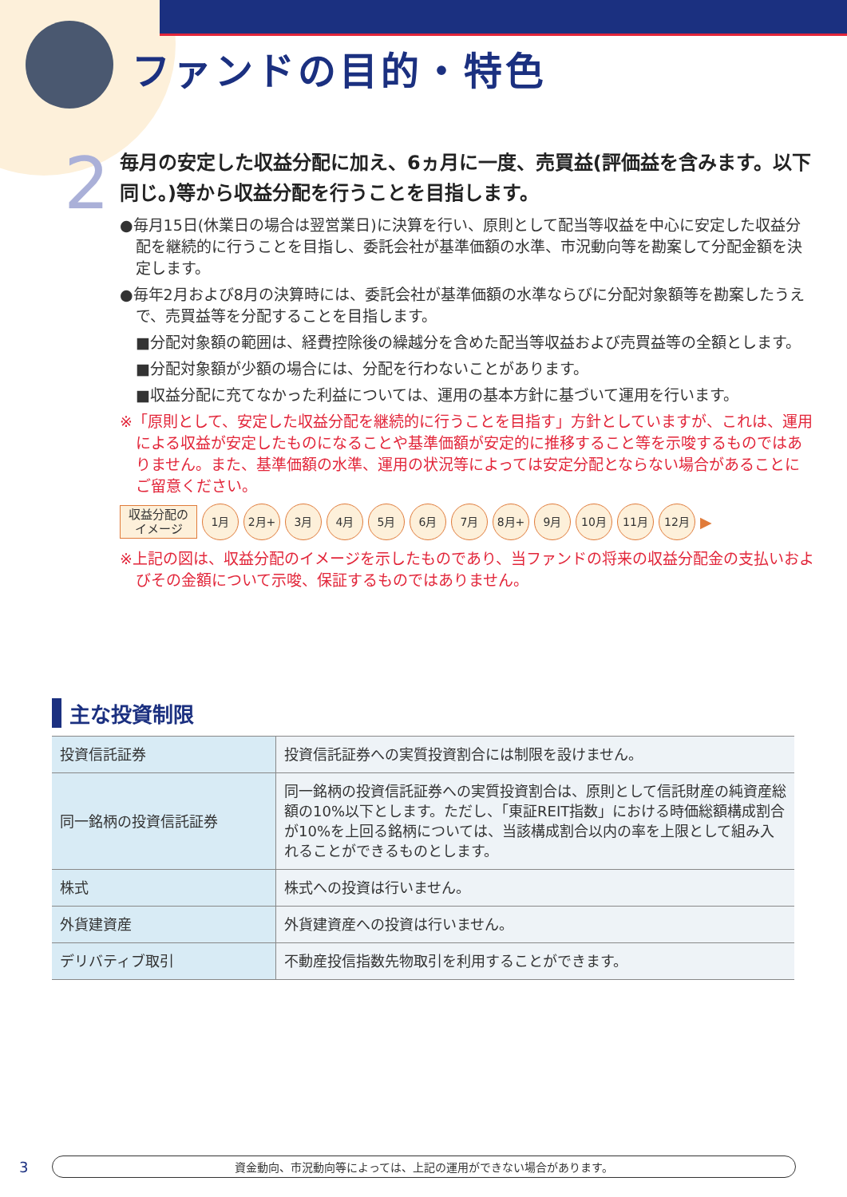ファンドの目的・特色
2
毎月の安定した収益分配に加え、6ヵ月に一度、売買益(評価益を含みます。以下同じ。)等から収益分配を行うことを目指します。
●毎月15日(休業日の場合は翌営業日)に決算を行い、原則として配当等収益を中心に安定した収益分配を継続的に行うことを目指し、委託会社が基準価額の水準、市況動向等を勘案して分配金額を決定します。
●毎年2月および8月の決算時には、委託会社が基準価額の水準ならびに分配対象額等を勘案したうえで、売買益等を分配することを目指します。
■分配対象額の範囲は、経費控除後の繰越分を含めた配当等収益および売買益等の全額とします。
■分配対象額が少額の場合には、分配を行わないことがあります。
■収益分配に充てなかった利益については、運用の基本方針に基づいて運用を行います。
※「原則として、安定した収益分配を継続的に行うことを目指す」方針としていますが、これは、運用による収益が安定したものになることや基準価額が安定的に推移すること等を示唆するものではありません。また、基準価額の水準、運用の状況等によっては安定分配とならない場合があることにご留意ください。
収益分配の
イメージ
1月 2月+ 3月 4月 5月 6月 7月 8月+ 9月 10月 11月 12月
▶
※上記の図は、収益分配のイメージを示したものであり、当ファンドの将来の収益分配金の支払いおよびその金額について示唆、保証するものではありません。
主な投資制限
| 投資信託証券 | 投資信託証券への実質投資割合には制限を設けません。 |
| 同一銘柄の投資信託証券 | 同一銘柄の投資信託証券への実質投資割合は、原則として信託財産の純資産総額の10%以下とします。ただし、「東証REIT指数」における時価総額構成割合が10%を上回る銘柄については、当該構成割合以内の率を上限として組み入れることができるものとします。 |
| 株式 | 株式への投資は行いません。 |
| 外貨建資産 | 外貨建資産への投資は行いません。 |
| デリバティブ取引 | 不動産投信指数先物取引を利用することができます。 |
3 資金動向、市況動向等によっては、上記の運用ができない場合があります。